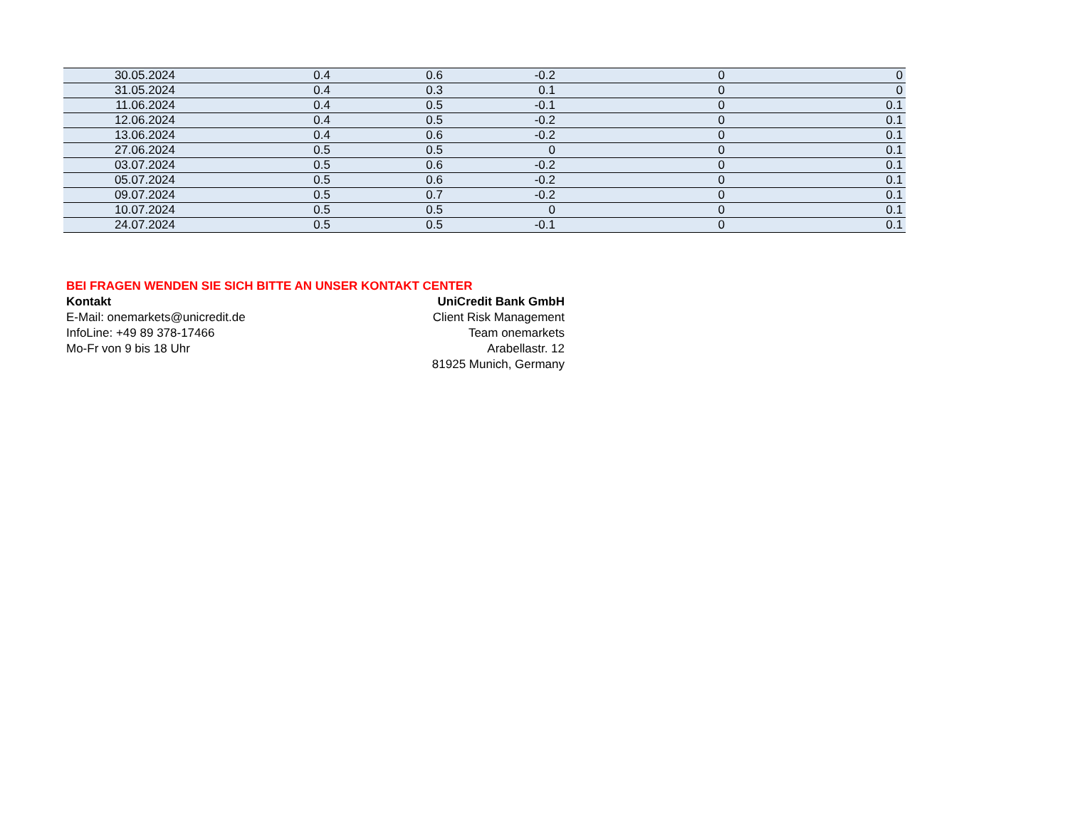| 30.05.2024 | 0.4 | 0.6 | -0.2 | 0 | 0 |
| 31.05.2024 | 0.4 | 0.3 | 0.1 | 0 | 0 |
| 11.06.2024 | 0.4 | 0.5 | -0.1 | 0 | 0.1 |
| 12.06.2024 | 0.4 | 0.5 | -0.2 | 0 | 0.1 |
| 13.06.2024 | 0.4 | 0.6 | -0.2 | 0 | 0.1 |
| 27.06.2024 | 0.5 | 0.5 | 0 | 0 | 0.1 |
| 03.07.2024 | 0.5 | 0.6 | -0.2 | 0 | 0.1 |
| 05.07.2024 | 0.5 | 0.6 | -0.2 | 0 | 0.1 |
| 09.07.2024 | 0.5 | 0.7 | -0.2 | 0 | 0.1 |
| 10.07.2024 | 0.5 | 0.5 | 0 | 0 | 0.1 |
| 24.07.2024 | 0.5 | 0.5 | -0.1 | 0 | 0.1 |
BEI FRAGEN WENDEN SIE SICH BITTE AN UNSER KONTAKT CENTER
Kontakt
E-Mail: onemarkets@unicredit.de
InfoLine: +49 89 378-17466
Mo-Fr von 9 bis 18 Uhr
UniCredit Bank GmbH
Client Risk Management
Team onemarkets
Arabellastr. 12
81925 Munich, Germany